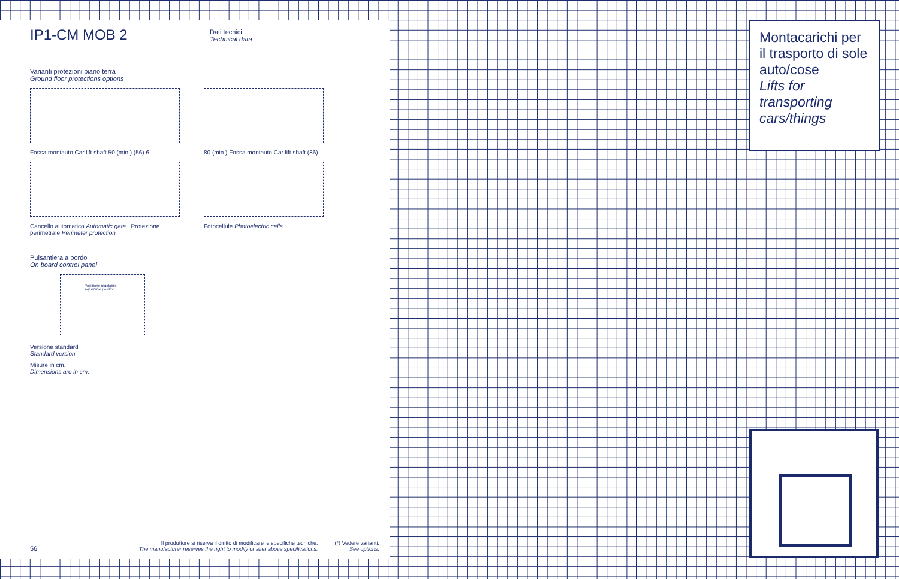IP1-CM MOB 2
Dati tecnici
Technical data
Varianti protezioni piano terra
Ground floor protections options
Fossa montauto Car lift shaft 50 (min.) (56) 6
Cancello automatico Automatic gate Protezione perimetrale Perimeter protection
80 (min.) Fossa montauto Car lift shaft (86)
Fotocellule Photoelectric cells
Pulsantiera a bordo
On board control panel
Posizione regolabile Adjustable position
Versione standard
Standard version
Misure in cm.
Dimensions are in cm.
56
Il produttore si riserva il diritto di modificare le specifiche tecniche.
The manufacturer reserves the right to modify or alter above specifications.
(*) Vedere varianti.
See options.
Montacarichi per il trasporto di sole auto/cose
Lifts for transporting cars/things